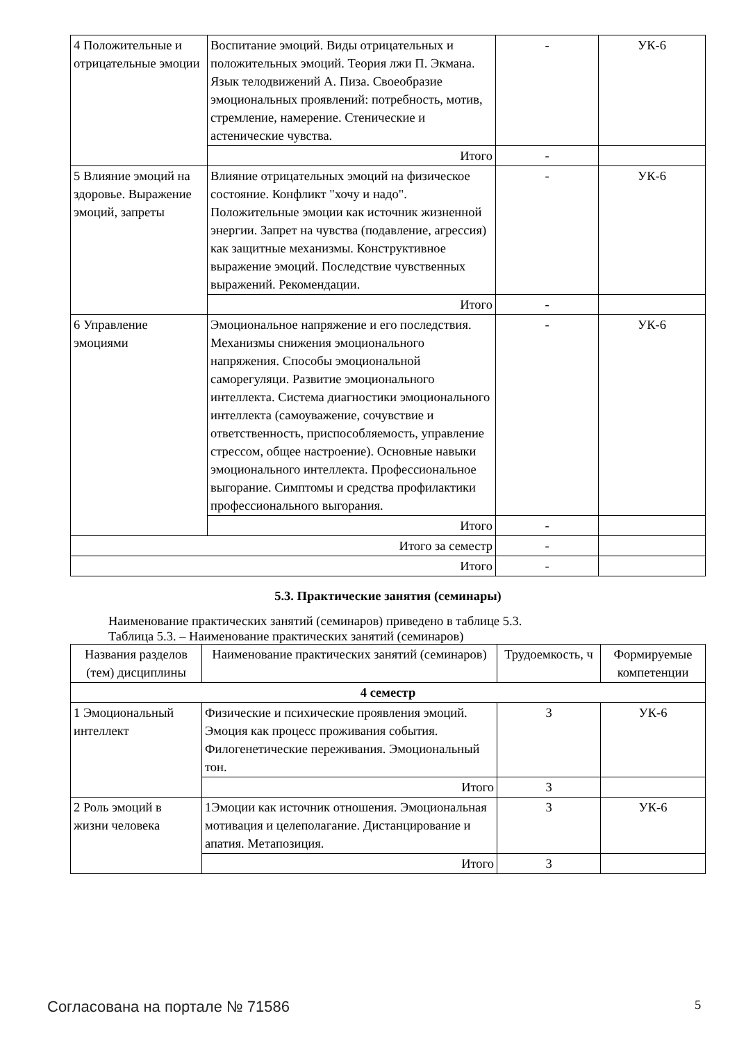| 4 Положительные и отрицательные эмоции | Воспитание эмоций. Виды отрицательных и положительных эмоций. Теория лжи П. Экмана. Язык телодвижений А. Пиза. Своеобразие эмоциональных проявлений: потребность, мотив, стремление, намерение. Стенические и астенические чувства. | - | УК-6 |
| | Итого | - | |
| 5 Влияние эмоций на здоровье. Выражение эмоций, запреты | Влияние отрицательных эмоций на физическое состояние. Конфликт "хочу и надо". Положительные эмоции как источник жизненной энергии. Запрет на чувства (подавление, агрессия) как защитные механизмы. Конструктивное выражение эмоций. Последствие чувственных выражений. Рекомендации. | - | УК-6 |
| | Итого | - | |
| 6 Управление эмоциями | Эмоциональное напряжение и его последствия. Механизмы снижения эмоционального напряжения. Способы эмоциональной саморегуляци. Развитие эмоционального интеллекта. Система диагностики эмоционального интеллекта (самоуважение, сочувствие и ответственность, приспособляемость, управление стрессом, общее настроение). Основные навыки эмоционального интеллекта. Профессиональное выгорание. Симптомы и средства профилактики профессионального выгорания. | - | УК-6 |
| | Итого | - | |
| Итого за семестр | | - | |
| Итого | | - | |
5.3. Практические занятия (семинары)
Наименование практических занятий (семинаров) приведено в таблице 5.3.
Таблица 5.3. – Наименование практических занятий (семинаров)
| Названия разделов (тем) дисциплины | Наименование практических занятий (семинаров) | Трудоемкость, ч | Формируемые компетенции |
| --- | --- | --- | --- |
| 4 семестр | | | |
| 1 Эмоциональный интеллект | Физические и психические проявления эмоций. Эмоция как процесс проживания события. Филогенетические переживания. Эмоциональный тон. | 3 | УК-6 |
| | Итого | 3 | |
| 2 Роль эмоций в жизни человека | 1Эмоции как источник отношения. Эмоциональная мотивация и целеполагание. Дистанцирование и апатия. Метапозиция. | 3 | УК-6 |
| | Итого | 3 | |
Согласована на портале № 71586 5